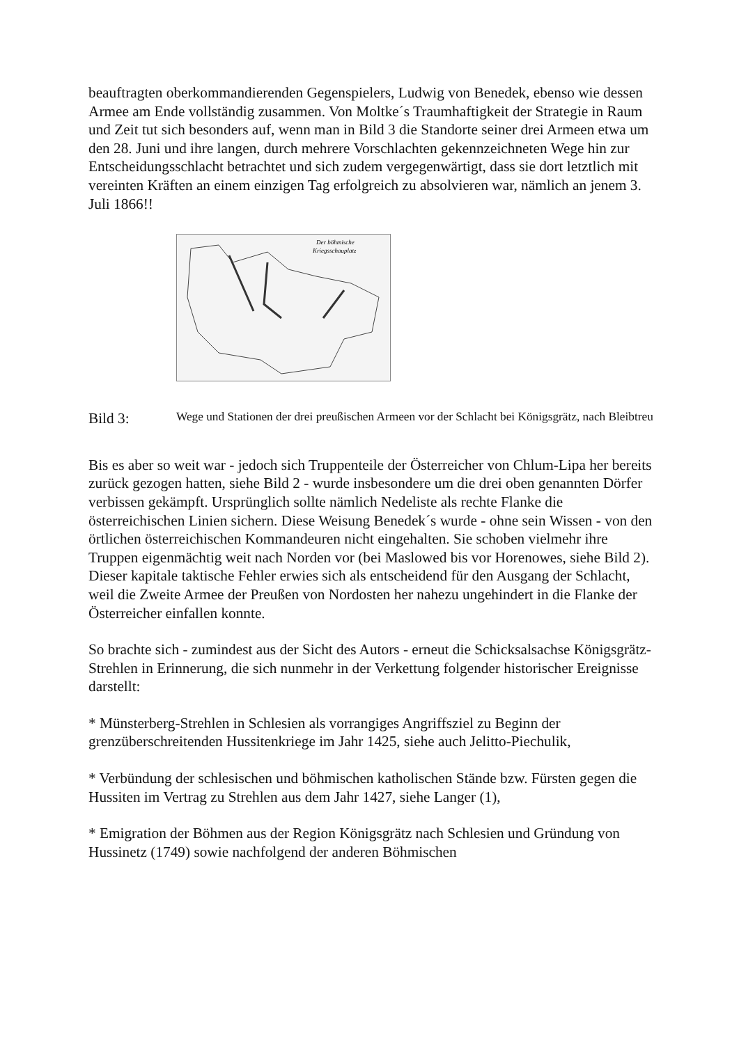beauftragten oberkommandierenden Gegenspielers, Ludwig von Benedek, ebenso wie dessen Armee am Ende vollständig zusammen. Von Moltke´s Traumhaftigkeit der Strategie in Raum und Zeit tut sich besonders auf, wenn man in Bild 3 die Standorte seiner drei Armeen etwa um den 28. Juni und ihre langen, durch mehrere Vorschlachten gekennzeichneten Wege hin zur Entscheidungsschlacht betrachtet und sich zudem vergegenwärtigt, dass sie dort letztlich mit vereinten Kräften an einem einzigen Tag erfolgreich zu absolvieren war, nämlich an jenem 3. Juli 1866!!
Der böhmische
Kriegsschauplatz
Bild 3:
Wege und Stationen der drei preußischen Armeen vor der Schlacht bei Königsgrätz, nach Bleibtreu
Bis es aber so weit war - jedoch sich Truppenteile der Österreicher von Chlum-Lipa her bereits zurück gezogen hatten, siehe Bild 2 - wurde insbesondere um die drei oben genannten Dörfer verbissen gekämpft. Ursprünglich sollte nämlich Nedeliste als rechte Flanke die österreichischen Linien sichern. Diese Weisung Benedek´s wurde - ohne sein Wissen - von den örtlichen österreichischen Kommandeuren nicht eingehalten. Sie schoben vielmehr ihre Truppen eigenmächtig weit nach Norden vor (bei Maslowed bis vor Horenowes, siehe Bild 2). Dieser kapitale taktische Fehler erwies sich als entscheidend für den Ausgang der Schlacht, weil die Zweite Armee der Preußen von Nordosten her nahezu ungehindert in die Flanke der Österreicher einfallen konnte.
So brachte sich - zumindest aus der Sicht des Autors - erneut die Schicksalsachse Königsgrätz-Strehlen in Erinnerung, die sich nunmehr in der Verkettung folgender historischer Ereignisse darstellt:
* Münsterberg-Strehlen in Schlesien als vorrangiges Angriffsziel zu Beginn der grenzüberschreitenden Hussitenkriege im Jahr 1425, siehe auch Jelitto-Piechulik,
* Verbündung der schlesischen und böhmischen katholischen Stände bzw. Fürsten gegen die Hussiten im Vertrag zu Strehlen aus dem Jahr 1427, siehe Langer (1),
* Emigration der Böhmen aus der Region Königsgrätz nach Schlesien und Gründung von Hussinetz (1749) sowie nachfolgend der anderen Böhmischen